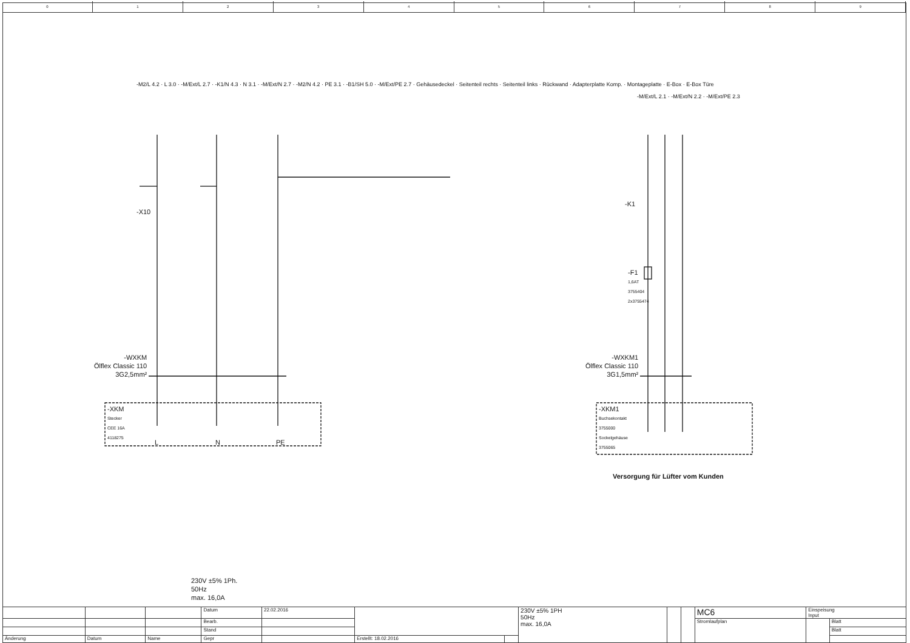0 1 2 3 4 5 6 7 8 9
-X10
-K1
-F1
1,6AT
3755404
2x3755474
-WXKM
Ölflex Classic 110
3G2,5mm²
-WXKM1
Ölflex Classic 110
3G1,5mm²
-XKM
Stecker
CEE 16A
4118275
L N PE
-XKM1
Buchsekontakt
3755000
Sockelgehäuse
3755065
Versorgung für Lüfter vom Kunden
-M2/L 4.2 · L 3.0 · -M/Ext/L 2.7 · -K1/N 4.3 · N 3.1 · -M/Ext/N 2.7 · -M2/N 4.2 · PE 3.1 · -B1/SH 5.0 · -M/Ext/PE 2.7 · Gehäusedeckel · Seitenteil rechts · Seitenteil links · Rückwand · Adapterplatte Komp. · Montageplatte · E-Box · E-Box Türe
-M/Ext/L 2.1 · -M/Ext/N 2.2 · -M/Ext/PE 2.3
230V ±5% 1Ph.
50Hz
max. 16,0A
| | | | Datum | 22.02.2016 | | | 230V ±5% 1PH 50Hz max. 16,0A | | | MC6 | Einspeisung Input | |
| | | | Bearb. | | | | | | | Stromlaufplan | | Blatt |
| | | | Stand | | | | | | | | | Blatt |
| Änderung | Datum | Name | Gepr | | Erstellt: 18.02.2016 | | | | | | | |